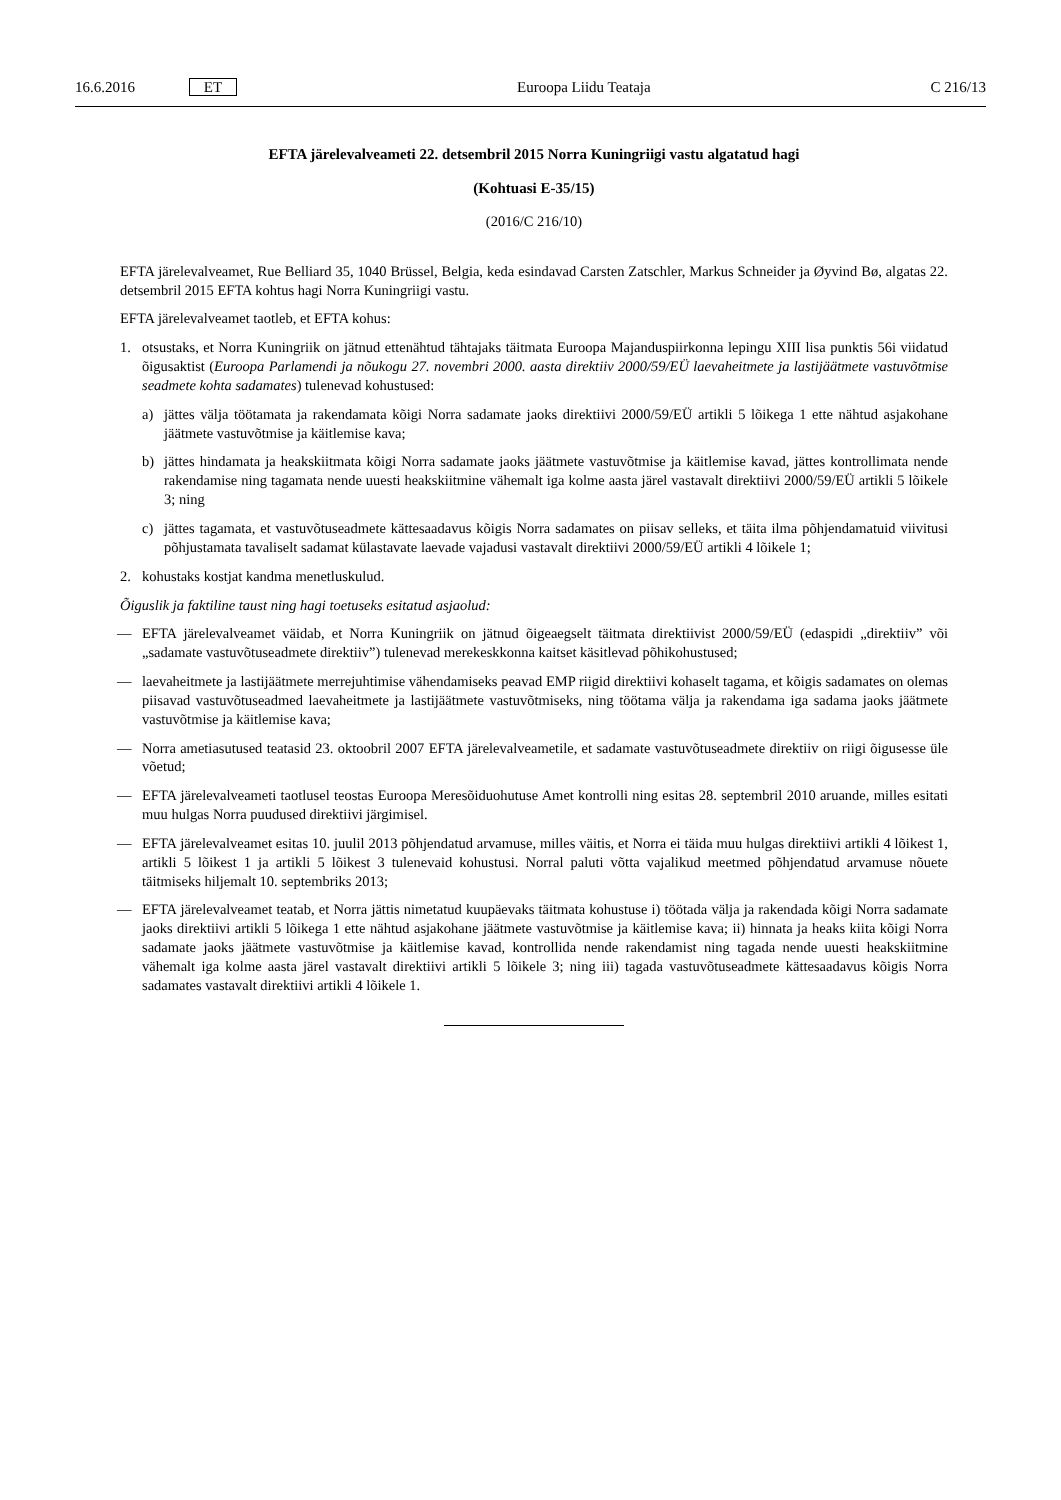16.6.2016 ET Euroopa Liidu Teataja C 216/13
EFTA järelevalveameti 22. detsembril 2015 Norra Kuningriigi vastu algatatud hagi
(Kohtuasi E-35/15)
(2016/C 216/10)
EFTA järelevalveamet, Rue Belliard 35, 1040 Brüssel, Belgia, keda esindavad Carsten Zatschler, Markus Schneider ja Øyvind Bø, algatas 22. detsembril 2015 EFTA kohtus hagi Norra Kuningriigi vastu.
EFTA järelevalveamet taotleb, et EFTA kohus:
1. otsustaks, et Norra Kuningriik on jätnud ettenähtud tähtajaks täitmata Euroopa Majanduspiirkonna lepingu XIII lisa punktis 56i viidatud õigusaktist (Euroopa Parlamendi ja nõukogu 27. novembri 2000. aasta direktiiv 2000/59/EÜ laevaheitmete ja lastijäätmete vastuvõtmise seadmete kohta sadamates) tulenevad kohustused:
a) jättes välja töötamata ja rakendamata kõigi Norra sadamate jaoks direktiivi 2000/59/EÜ artikli 5 lõikega 1 ette nähtud asjakohane jäätmete vastuvõtmise ja käitlemise kava;
b) jättes hindamata ja heakskiitmata kõigi Norra sadamate jaoks jäätmete vastuvõtmise ja käitlemise kavad, jättes kontrollimata nende rakendamise ning tagamata nende uuesti heakskiitmine vähemalt iga kolme aasta järel vastavalt direktiivi 2000/59/EÜ artikli 5 lõikele 3; ning
c) jättes tagamata, et vastuvõtuseadmete kättesaadavus kõigis Norra sadamates on piisav selleks, et täita ilma põhjendamatuid viivitusi põhjustamata tavaliselt sadamat külastavate laevade vajadusi vastavalt direktiivi 2000/59/EÜ artikli 4 lõikele 1;
2. kohustaks kostjat kandma menetluskulud.
Õiguslik ja faktiline taust ning hagi toetuseks esitatud asjaolud:
— EFTA järelevalveamet väidab, et Norra Kuningriik on jätnud õigeaegselt täitmata direktiivist 2000/59/EÜ (edaspidi „direktiiv” või „sadamate vastuvõtuseadmete direktiiv”) tulenevad merekeskkonna kaitset käsitlevad põhikohustused;
— laevaheitmete ja lastijäätmete merrejuhtimise vähendamiseks peavad EMP riigid direktiivi kohaselt tagama, et kõigis sadamates on olemas piisavad vastuvõtuseadmed laevaheitmete ja lastijäätmete vastuvõtmiseks, ning töötama välja ja rakendama iga sadama jaoks jäätmete vastuvõtmise ja käitlemise kava;
— Norra ametiasutused teatasid 23. oktoobril 2007 EFTA järelevalveametile, et sadamate vastuvõtuseadmete direktiiv on riigi õigusesse üle võetud;
— EFTA järelevalveameti taotlusel teostas Euroopa Meresõiduohutuse Amet kontrolli ning esitas 28. septembril 2010 aruande, milles esitati muu hulgas Norra puudused direktiivi järgimisel.
— EFTA järelevalveamet esitas 10. juulil 2013 põhjendatud arvamuse, milles väitis, et Norra ei täida muu hulgas direktiivi artikli 4 lõikest 1, artikli 5 lõikest 1 ja artikli 5 lõikest 3 tulenevaid kohustusi. Norral paluti võtta vajalikud meetmed põhjendatud arvamuse nõuete täitmiseks hiljemalt 10. septembriks 2013;
— EFTA järelevalveamet teatab, et Norra jättis nimetatud kuupäevaks täitmata kohustuse i) töötada välja ja rakendada kõigi Norra sadamate jaoks direktiivi artikli 5 lõikega 1 ette nähtud asjakohane jäätmete vastuvõtmise ja käitlemise kava; ii) hinnata ja heaks kiita kõigi Norra sadamate jaoks jäätmete vastuvõtmise ja käitlemise kavad, kontrollida nende rakendamist ning tagada nende uuesti heakskiitmine vähemalt iga kolme aasta järel vastavalt direktiivi artikli 5 lõikele 3; ning iii) tagada vastuvõtuseadmete kättesaadavus kõigis Norra sadamates vastavalt direktiivi artikli 4 lõikele 1.